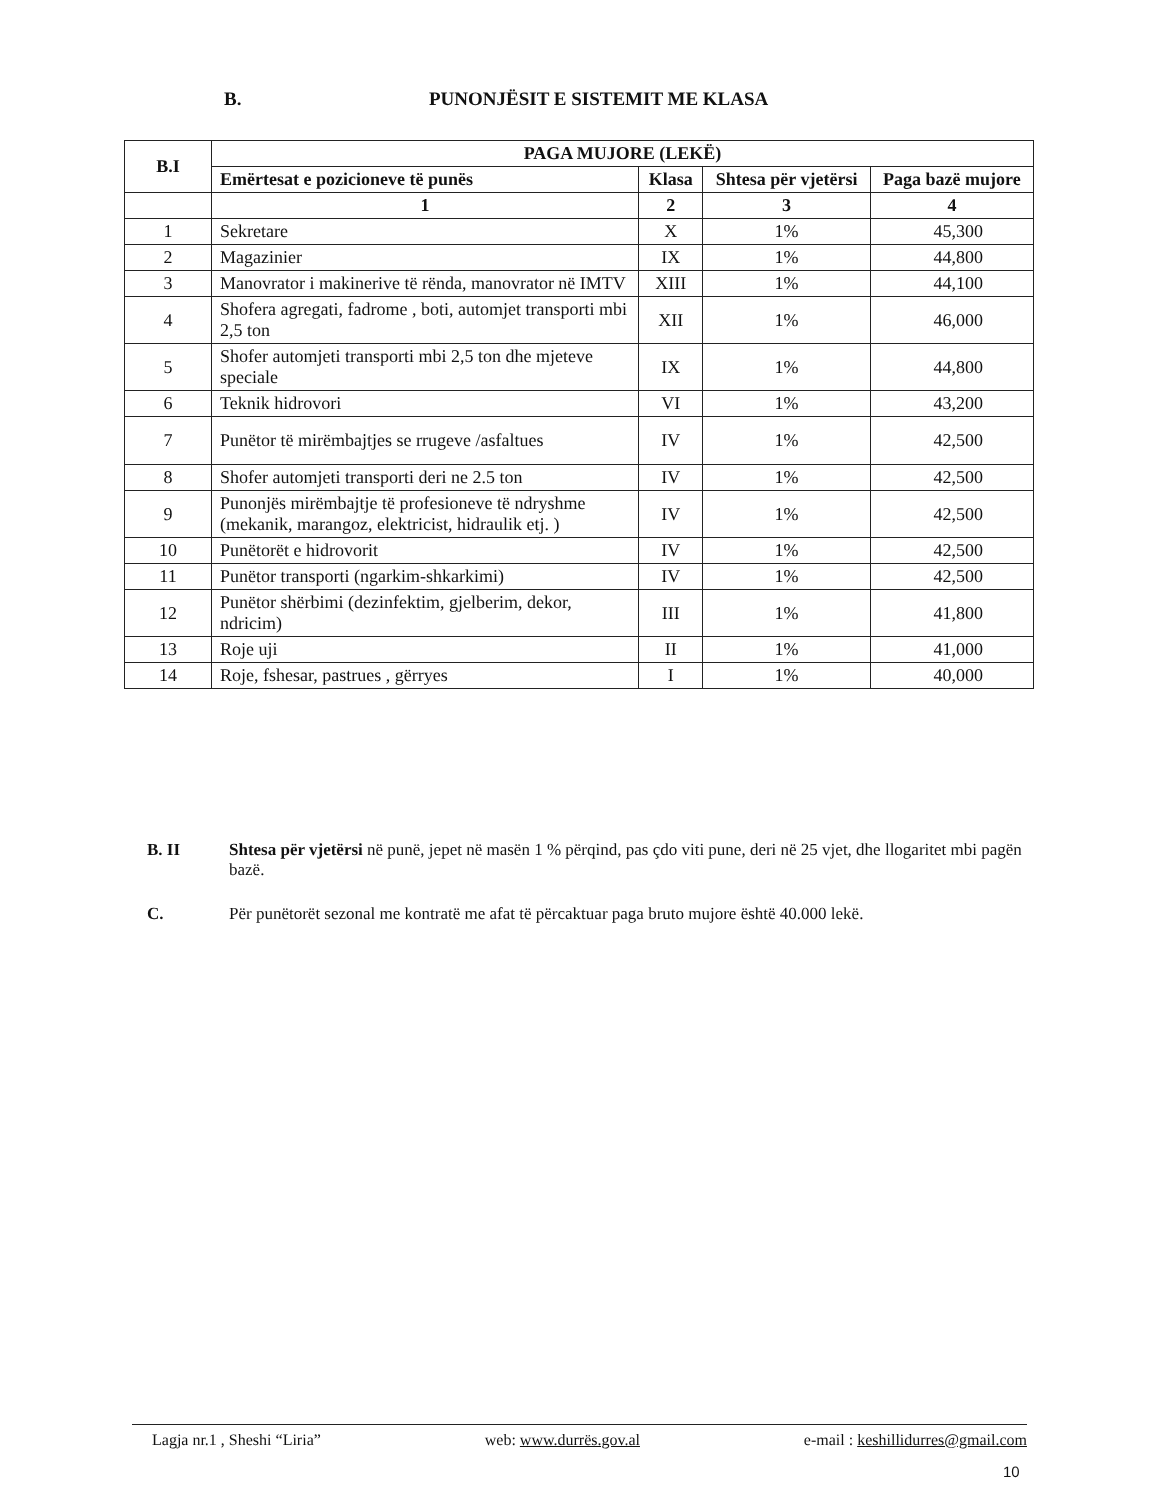B. PUNONJËSIT E SISTEMIT ME KLASA
| B.I | PAGA MUJORE (LEKË) | | | |
| --- | --- | --- | --- | --- |
| | Emërtesat e pozicioneve të punës | Klasa | Shtesa për vjetërsi | Paga bazë mujore |
| | 1 | 2 | 3 | 4 |
| 1 | Sekretare | X | 1% | 45,300 |
| 2 | Magazinier | IX | 1% | 44,800 |
| 3 | Manovrator i makinerive të rënda, manovrator në IMTV | XIII | 1% | 44,100 |
| 4 | Shofera agregati, fadrome , boti, automjet transporti mbi 2,5 ton | XII | 1% | 46,000 |
| 5 | Shofer automjeti transporti mbi 2,5 ton dhe mjeteve speciale | IX | 1% | 44,800 |
| 6 | Teknik hidrovori | VI | 1% | 43,200 |
| 7 | Punëtor të mirëmbajtjes se rrugeve /asfaltues | IV | 1% | 42,500 |
| 8 | Shofer automjeti transporti deri ne 2.5 ton | IV | 1% | 42,500 |
| 9 | Punonjës mirëmbajtje të profesioneve të ndryshme (mekanik, marangoz, elektricist, hidraulik etj. ) | IV | 1% | 42,500 |
| 10 | Punëtorët e hidrovorit | IV | 1% | 42,500 |
| 11 | Punëtor transporti (ngarkim-shkarkimi) | IV | 1% | 42,500 |
| 12 | Punëtor shërbimi (dezinfektim, gjelberim, dekor, ndricim) | III | 1% | 41,800 |
| 13 | Roje uji | II | 1% | 41,000 |
| 14 | Roje, fshesar, pastrues , gërryes | I | 1% | 40,000 |
B. II Shtesa për vjetërsi në punë, jepet në masën 1 % përqind, pas çdo viti pune, deri në 25 vjet, dhe llogaritet mbi pagën bazë.
C. Për punëtorët sezonal me kontratë me afat të përcaktuar paga bruto mujore është 40.000 lekë.
Lagja nr.1 , Sheshi “Liria” web: www.durrës.gov.al e-mail : keshillidurres@gmail.com
10